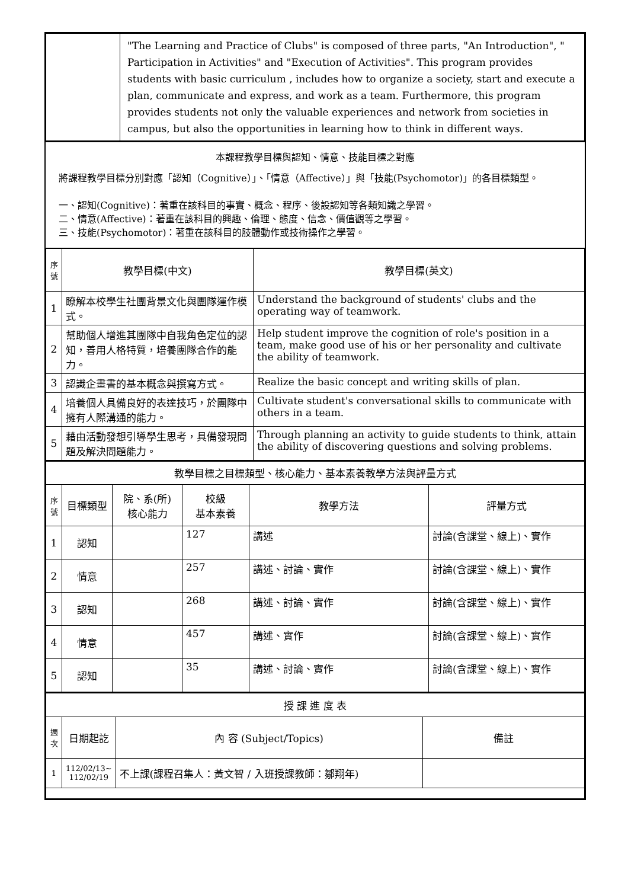| | "The Learning and Practice of Clubs" is composed of three parts, "An Introduction", " Participation in Activities" and "Execution of Activities". This program provides students with basic curriculum , includes how to organize a society, start and execute a plan, communicate and express, and work as a team. Furthermore, this program provides students not only the valuable experiences and network from societies in campus, but also the opportunities in learning how to think in different ways. |
本課程教學目標與認知、情意、技能目標之對應
將課程教學目標分別對應「認知（Cognitive）」、「情意（Affective）」與「技能(Psychomotor)」的各目標類型。
一、認知(Cognitive)：著重在該科目的事實、概念、程序、後設認知等各類知識之學習。
二、情意(Affective)：著重在該科目的興趣、倫理、態度、信念、價值觀等之學習。
三、技能(Psychomotor)：著重在該科目的肢體動作或技術操作之學習。
| 序號 | 教學目標(中文) | 教學目標(英文) |
| --- | --- | --- |
| 1 | 瞭解本校學生社團背景文化與團隊運作模式。 | Understand the background of students' clubs and the operating way of teamwork. |
| 2 | 幫助個人增進其團隊中自我角色定位的認知，善用人格特質，培養團隊合作的能力。 | Help student improve the cognition of role's position in a team, make good use of his or her personality and cultivate the ability of teamwork. |
| 3 | 認識企畫書的基本概念與撰寫方式。 | Realize the basic concept and writing skills of plan. |
| 4 | 培養個人具備良好的表達技巧，於團隊中擁有人際溝通的能力。 | Cultivate student's conversational skills to communicate with others in a team. |
| 5 | 藉由活動發想引導學生思考，具備發現問題及解決問題能力。 | Through planning an activity to guide students to think, attain the ability of discovering questions and solving problems. |
| 教學目標之目標類型、核心能力、基本素養教學方法與評量方式 | | | | | |
| --- | --- | --- | --- | --- | --- |
| 序號 | 目標類型 | 院、系(所) 核心能力 | 校級 基本素養 | 教學方法 | 評量方式 |
| 1 | 認知 | | 127 | 講述 | 討論(含課堂、線上)、實作 |
| 2 | 情意 | | 257 | 講述、討論、實作 | 討論(含課堂、線上)、實作 |
| 3 | 認知 | | 268 | 講述、討論、實作 | 討論(含課堂、線上)、實作 |
| 4 | 情意 | | 457 | 講述、實作 | 討論(含課堂、線上)、實作 |
| 5 | 認知 | | 35 | 講述、討論、實作 | 討論(含課堂、線上)、實作 |
| 授 課 進 度 表 | | | |
| --- | --- | --- | --- |
| 週次 | 日期起訖 | 內 容 (Subject/Topics) | 備註 |
| 1 | 112/02/13~ 112/02/19 | 不上課(課程召集人：黃文智 / 入班授課教師：鄒翔年) | |